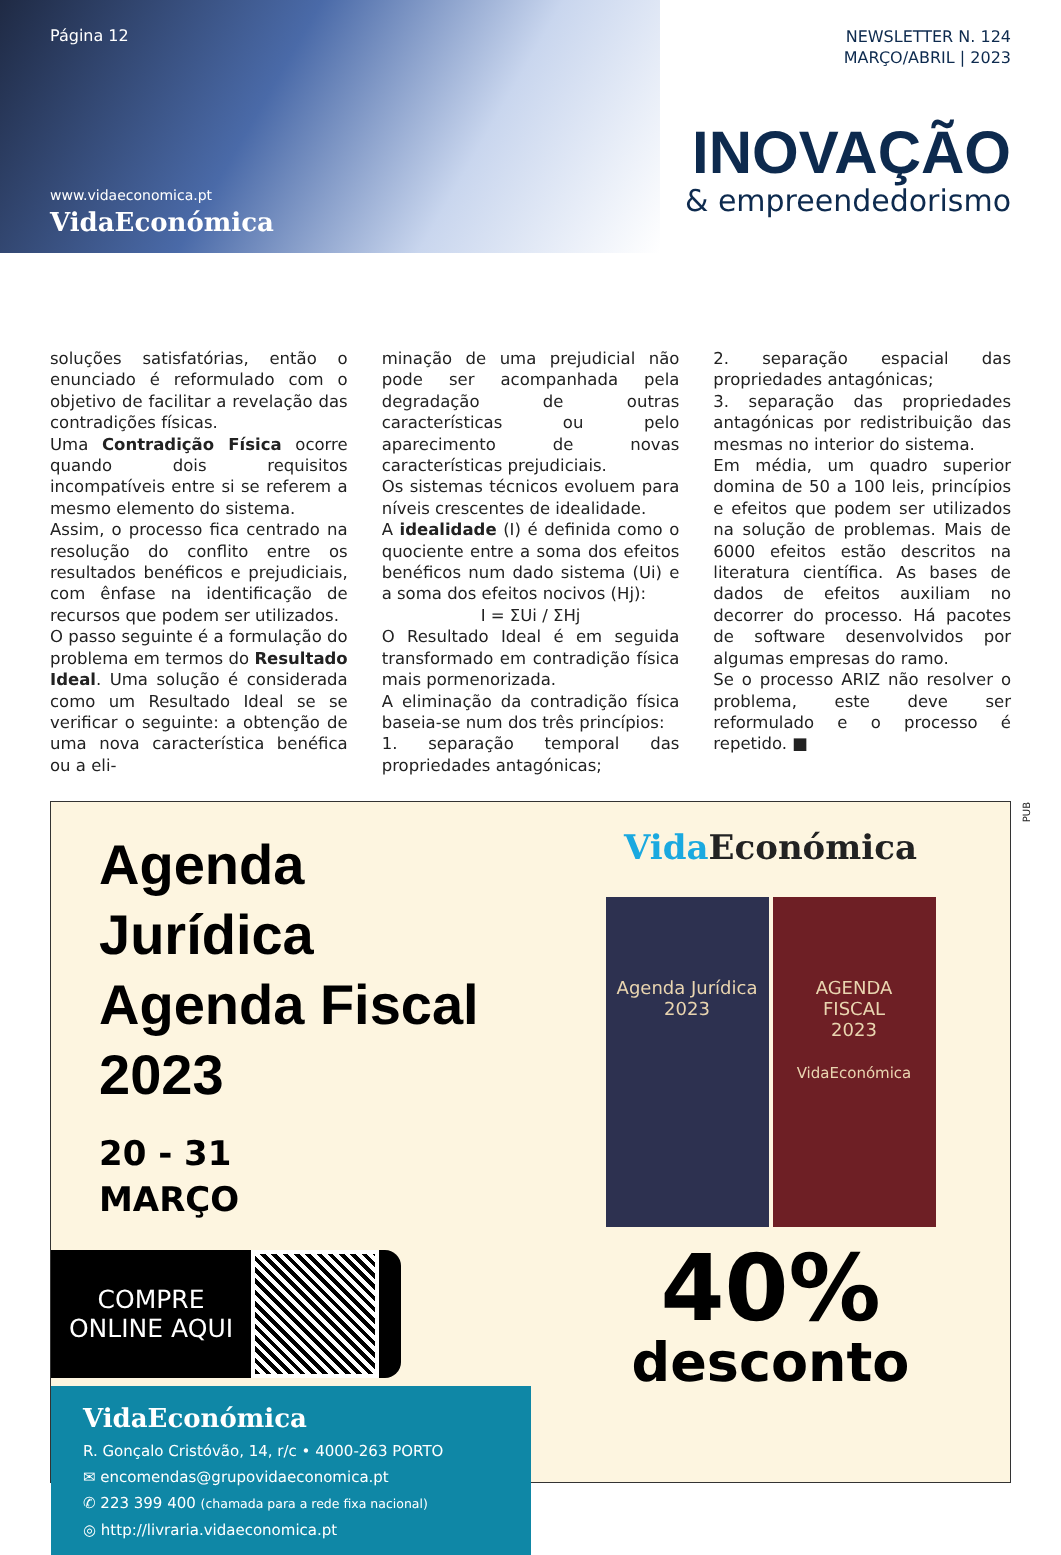Página 12
www.vidaeconomica.pt
VidaEconómica
NEWSLETTER N. 124
MARÇO/ABRIL | 2023
INOVAÇÃO
& empreendedorismo
soluções satisfatórias, então o enunciado é reformulado com o objetivo de facilitar a revelação das contradições físicas.
Uma Contradição Física ocorre quando dois requisitos incompatíveis entre si se referem a mesmo elemento do sistema.
Assim, o processo fica centrado na resolução do conflito entre os resultados benéficos e prejudiciais, com ênfase na identificação de recursos que podem ser utilizados.
O passo seguinte é a formulação do problema em termos do Resultado Ideal. Uma solução é considerada como um Resultado Ideal se se verificar o seguinte: a obtenção de uma nova característica benéfica ou a eli-
minação de uma prejudicial não pode ser acompanhada pela degradação de outras características ou pelo aparecimento de novas características prejudiciais.
Os sistemas técnicos evoluem para níveis crescentes de idealidade.
A idealidade (I) é definida como o quociente entre a soma dos efeitos benéficos num dado sistema (Ui) e a soma dos efeitos nocivos (Hj):
I = ΣUi / ΣHj
O Resultado Ideal é em seguida transformado em contradição física mais pormenorizada.
A eliminação da contradição física baseia-se num dos três princípios:
1. separação temporal das propriedades antagónicas;
2. separação espacial das propriedades antagónicas;
3. separação das propriedades antagónicas por redistribuição das mesmas no interior do sistema.
Em média, um quadro superior domina de 50 a 100 leis, princípios e efeitos que podem ser utilizados na solução de problemas. Mais de 6000 efeitos estão descritos na literatura científica. As bases de dados de efeitos auxiliam no decorrer do processo. Há pacotes de software desenvolvidos por algumas empresas do ramo.
Se o processo ARIZ não resolver o problema, este deve ser reformulado e o processo é repetido. ■
PUB
Agenda Jurídica
Agenda Fiscal
2023
20 - 31
MARÇO
COMPRE
ONLINE AQUI
VidaEconómica
R. Gonçalo Cristóvão, 14, r/c • 4000-263 PORTO
✉ encomendas@grupovidaeconomica.pt
✆ 223 399 400 (chamada para a rede fixa nacional)
◎ http://livraria.vidaeconomica.pt
Vida Económica
Agenda Jurídica
2023
AGENDA
FISCAL
2023
VidaEconómica
40%
desconto